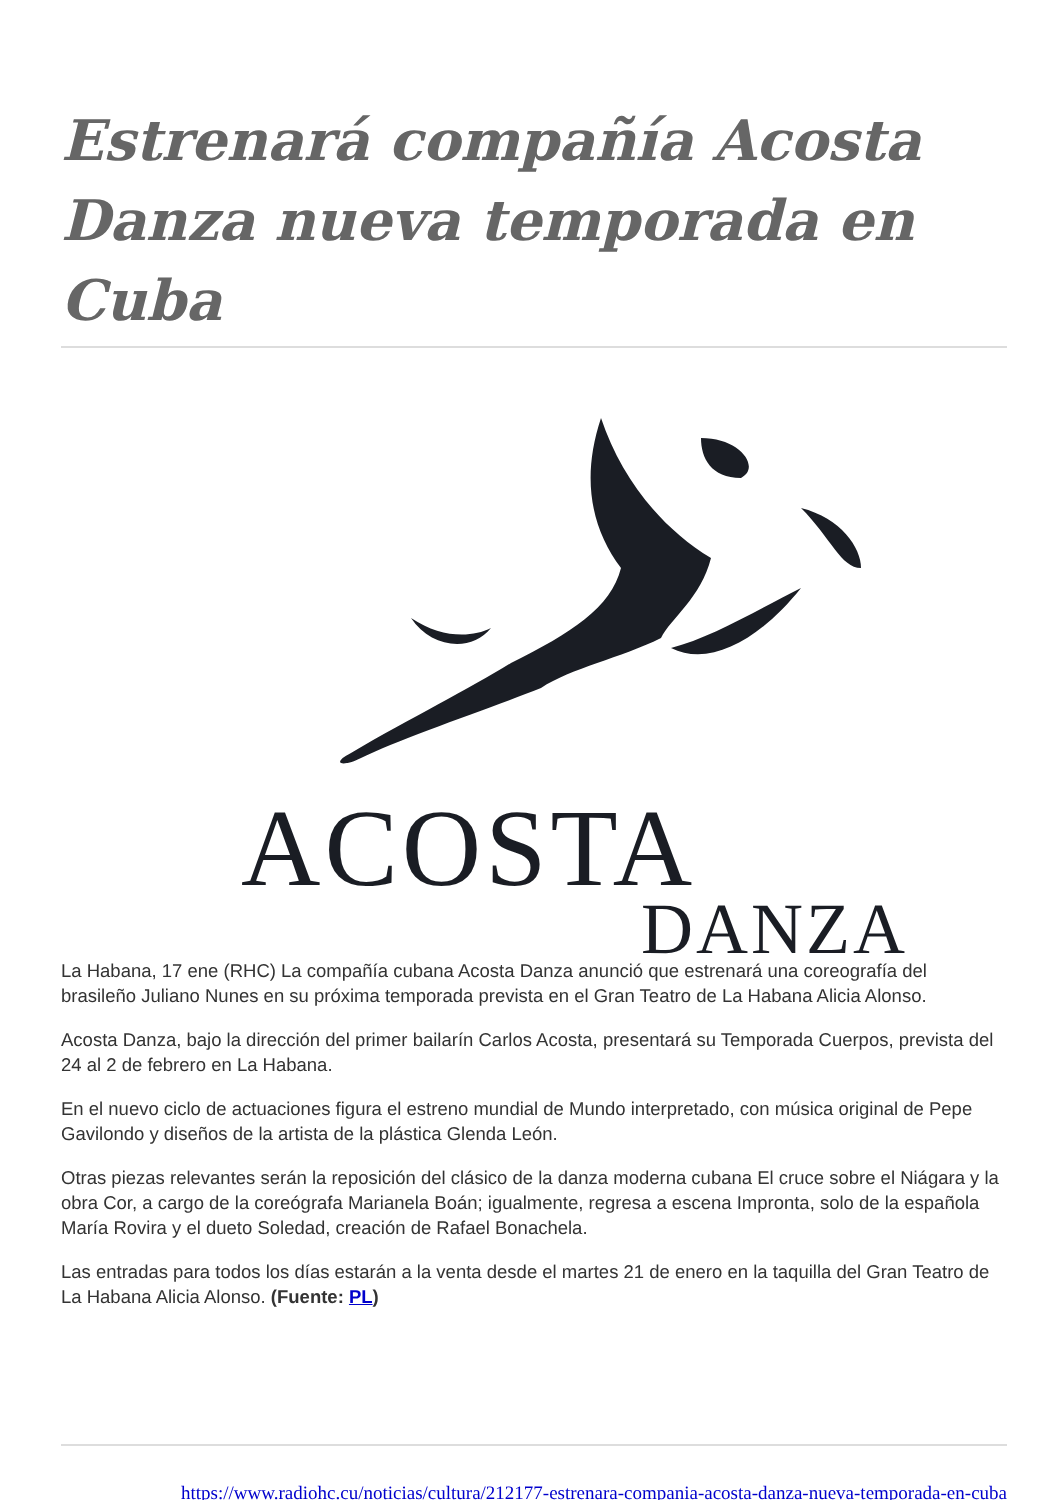Estrenará compañía Acosta Danza nueva temporada en Cuba
ACOSTA
DANZA
La Habana, 17 ene (RHC) La compañía cubana Acosta Danza anunció que estrenará una coreografía del brasileño Juliano Nunes en su próxima temporada prevista en el Gran Teatro de La Habana Alicia Alonso.
Acosta Danza, bajo la dirección del primer bailarín Carlos Acosta, presentará su Temporada Cuerpos, prevista del 24 al 2 de febrero en La Habana.
En el nuevo ciclo de actuaciones figura el estreno mundial de Mundo interpretado, con música original de Pepe Gavilondo y diseños de la artista de la plástica Glenda León.
Otras piezas relevantes serán la reposición del clásico de la danza moderna cubana El cruce sobre el Niágara y la obra Cor, a cargo de la coreógrafa Marianela Boán; igualmente, regresa a escena Impronta, solo de la española María Rovira y el dueto Soledad, creación de Rafael Bonachela.
Las entradas para todos los días estarán a la venta desde el martes 21 de enero en la taquilla del Gran Teatro de La Habana Alicia Alonso. (Fuente: PL)
https://www.radiohc.cu/noticias/cultura/212177-estrenara-compania-acosta-danza-nueva-temporada-en-cuba